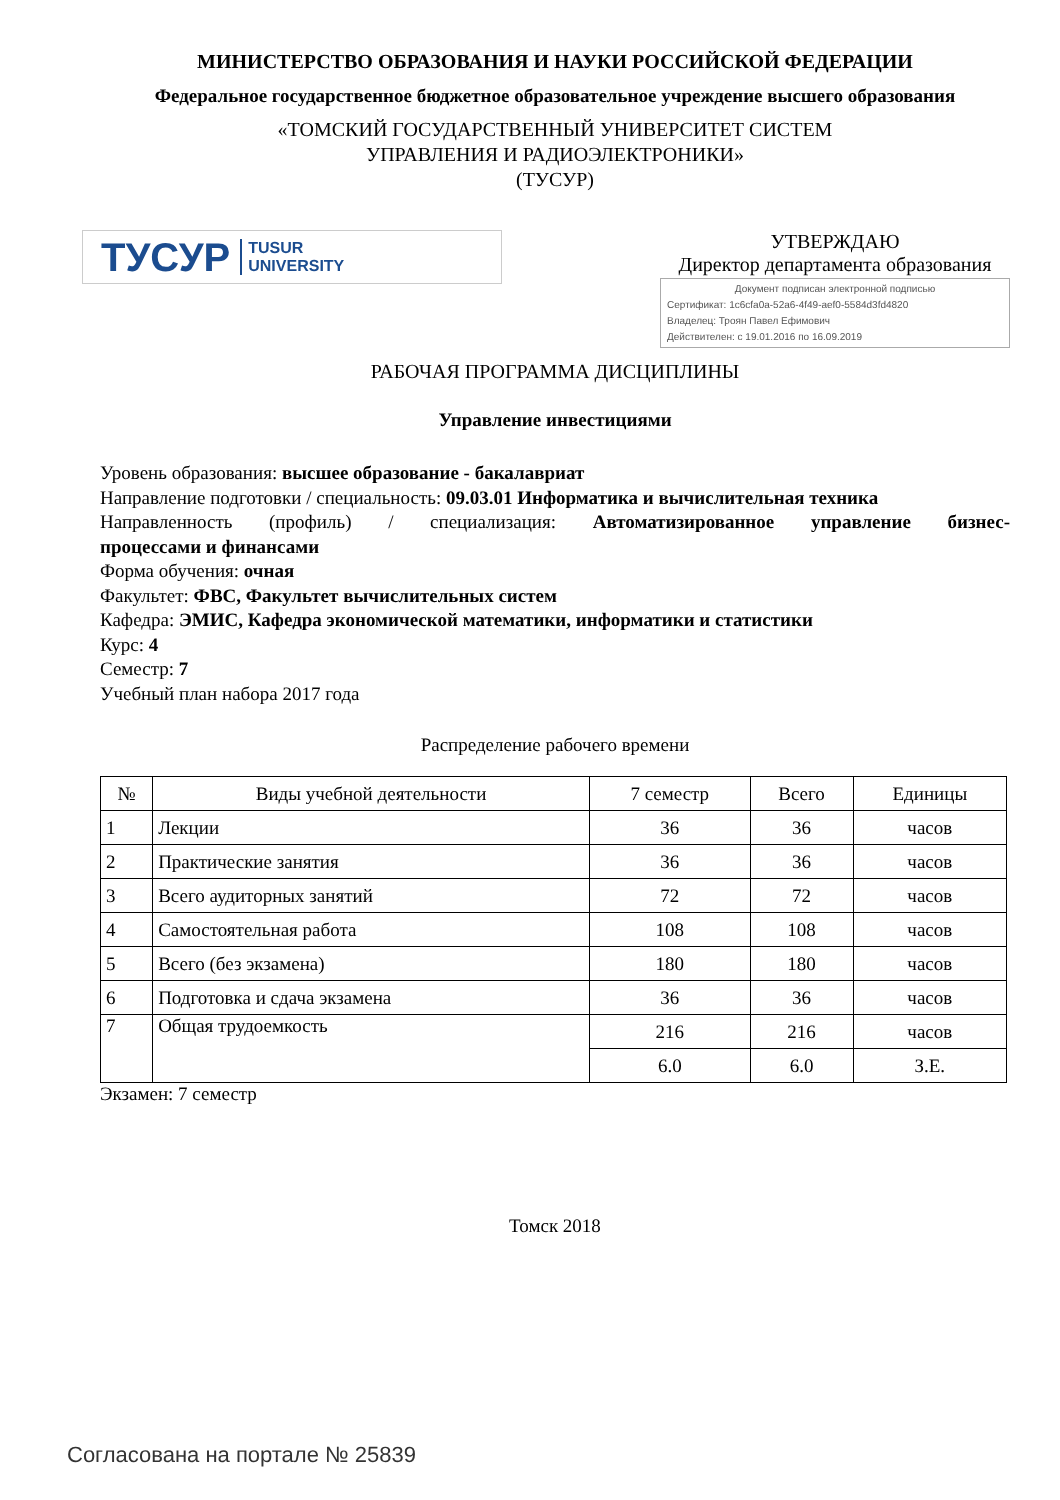МИНИСТЕРСТВО ОБРАЗОВАНИЯ И НАУКИ РОССИЙСКОЙ ФЕДЕРАЦИИ
Федеральное государственное бюджетное образовательное учреждение высшего образования
«ТОМСКИЙ ГОСУДАРСТВЕННЫЙ УНИВЕРСИТЕТ СИСТЕМ
УПРАВЛЕНИЯ И РАДИОЭЛЕКТРОНИКИ»
(ТУСУР)
ТУСУР TUSUR
UNIVERSITY
УТВЕРЖДАЮ
Директор департамента образования
Документ подписан электронной подписью
Сертификат: 1c6cfa0a-52a6-4f49-aef0-5584d3fd4820
Владелец: Троян Павел Ефимович
Действителен: с 19.01.2016 по 16.09.2019
РАБОЧАЯ ПРОГРАММА ДИСЦИПЛИНЫ
Управление инвестициями
Уровень образования: высшее образование - бакалавриат
Направление подготовки / специальность: 09.03.01 Информатика и вычислительная техника
Направленность (профиль) / специализация: Автоматизированное управление бизнес-
процессами и финансами
Форма обучения: очная
Факультет: ФВС, Факультет вычислительных систем
Кафедра: ЭМИС, Кафедра экономической математики, информатики и статистики
Курс: 4
Семестр: 7
Учебный план набора 2017 года
Распределение рабочего времени
| № | Виды учебной деятельности | 7 семестр | Всего | Единицы |
| --- | --- | --- | --- | --- |
| 1 | Лекции | 36 | 36 | часов |
| 2 | Практические занятия | 36 | 36 | часов |
| 3 | Всего аудиторных занятий | 72 | 72 | часов |
| 4 | Самостоятельная работа | 108 | 108 | часов |
| 5 | Всего (без экзамена) | 180 | 180 | часов |
| 6 | Подготовка и сдача экзамена | 36 | 36 | часов |
| 7 | Общая трудоемкость | 216 | 216 | часов |
| | | 6.0 | 6.0 | З.Е. |
Экзамен: 7 семестр
Томск 2018
Согласована на портале № 25839